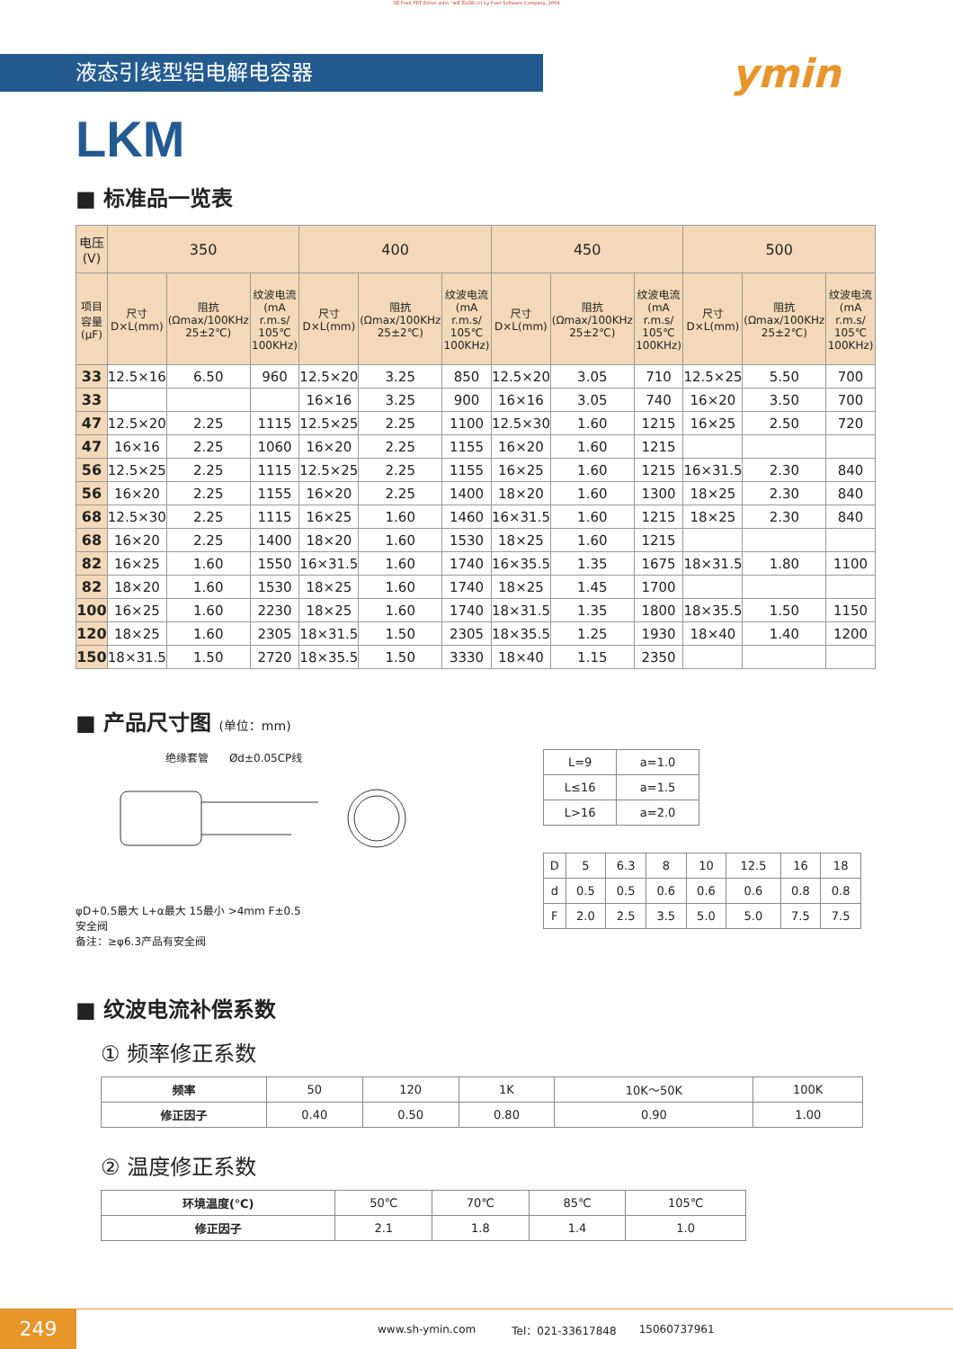ÓÉ Foxit PDF Editor ±à¼­ °æÈ¨ËùÓÐ (c) by Foxit Software Company, 2004
液态引线型铝电解电容器
ymin
LKM
■ 标准品一览表
| 电压(V) | 350 | | | 400 | | | 450 | | | 500 | | |
| --- | --- | --- | --- | --- | --- | --- | --- | --- | --- | --- | --- | --- |
| 项目 容量(μF) | 尺寸 D×L(mm) | 阻抗 (Ωmax/100KHz 25±2℃) | 纹波电流 (mA r.m.s/ 105℃ 100KHz) | 尺寸 D×L(mm) | 阻抗 (Ωmax/100KHz 25±2℃) | 纹波电流 (mA r.m.s/ 105℃ 100KHz) | 尺寸 D×L(mm) | 阻抗 (Ωmax/100KHz 25±2℃) | 纹波电流 (mA r.m.s/ 105℃ 100KHz) | 尺寸 D×L(mm) | 阻抗 (Ωmax/100KHz 25±2℃) | 纹波电流 (mA r.m.s/ 105℃ 100KHz) |
| 33 | 12.5×16 | 6.50 | 960 | 12.5×20 | 3.25 | 850 | 12.5×20 | 3.05 | 710 | 12.5×25 | 5.50 | 700 |
| 33 | | | | 16×16 | 3.25 | 900 | 16×16 | 3.05 | 740 | 16×20 | 3.50 | 700 |
| 47 | 12.5×20 | 2.25 | 1115 | 12.5×25 | 2.25 | 1100 | 12.5×30 | 1.60 | 1215 | 16×25 | 2.50 | 720 |
| 47 | 16×16 | 2.25 | 1060 | 16×20 | 2.25 | 1155 | 16×20 | 1.60 | 1215 | | | |
| 56 | 12.5×25 | 2.25 | 1115 | 12.5×25 | 2.25 | 1155 | 16×25 | 1.60 | 1215 | 16×31.5 | 2.30 | 840 |
| 56 | 16×20 | 2.25 | 1155 | 16×20 | 2.25 | 1400 | 18×20 | 1.60 | 1300 | 18×25 | 2.30 | 840 |
| 68 | 12.5×30 | 2.25 | 1115 | 16×25 | 1.60 | 1460 | 16×31.5 | 1.60 | 1215 | 18×25 | 2.30 | 840 |
| 68 | 16×20 | 2.25 | 1400 | 18×20 | 1.60 | 1530 | 18×25 | 1.60 | 1215 | | | |
| 82 | 16×25 | 1.60 | 1550 | 16×31.5 | 1.60 | 1740 | 16×35.5 | 1.35 | 1675 | 18×31.5 | 1.80 | 1100 |
| 82 | 18×20 | 1.60 | 1530 | 18×25 | 1.60 | 1740 | 18×25 | 1.45 | 1700 | | | |
| 100 | 16×25 | 1.60 | 2230 | 18×25 | 1.60 | 1740 | 18×31.5 | 1.35 | 1800 | 18×35.5 | 1.50 | 1150 |
| 120 | 18×25 | 1.60 | 2305 | 18×31.5 | 1.50 | 2305 | 18×35.5 | 1.25 | 1930 | 18×40 | 1.40 | 1200 |
| 150 | 18×31.5 | 1.50 | 2720 | 18×35.5 | 1.50 | 3330 | 18×40 | 1.15 | 2350 | | | |
■ 产品尺寸图 (单位：mm)
绝缘套管 Ød±0.05CP线
φD+0.5最大 L+α最大 15最小 >4mm F±0.5
安全阀
备注：≥φ6.3产品有安全阀
| L=9 | a=1.0 |
| L≤16 | a=1.5 |
| L>16 | a=2.0 |
| D | 5 | 6.3 | 8 | 10 | 12.5 | 16 | 18 |
| d | 0.5 | 0.5 | 0.6 | 0.6 | 0.6 | 0.8 | 0.8 |
| F | 2.0 | 2.5 | 3.5 | 5.0 | 5.0 | 7.5 | 7.5 |
■ 纹波电流补偿系数
① 频率修正系数
| 频率 | 50 | 120 | 1K | 10K～50K | 100K |
| 修正因子 | 0.40 | 0.50 | 0.80 | 0.90 | 1.00 |
② 温度修正系数
| 环境温度(℃) | 50℃ | 70℃ | 85℃ | 105℃ |
| 修正因子 | 2.1 | 1.8 | 1.4 | 1.0 |
249
www.sh-ymin.com Tel：021-33617848 15060737961